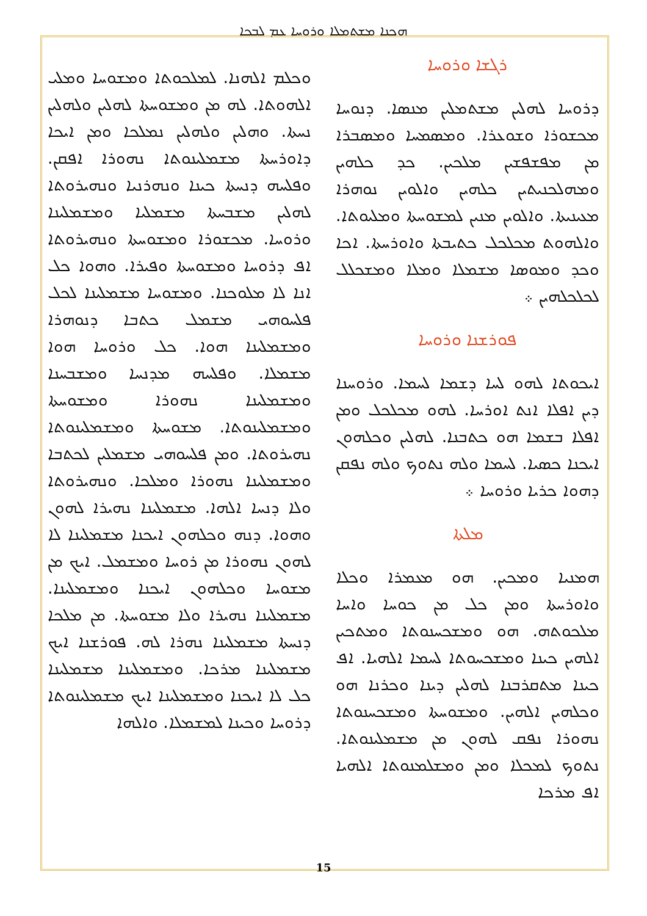ܗܟܢܐ ܡܫܬܡܠܐ ܘܪܘܚܐ ܥܡ ܠܒܟܐ
ܪܓܫܐ ܘܪܘܚܐ
ܕܪܘܚܐ ܠܗܠܝܢ ܡܫܬܡܠܝܢ ܡܢܣܐ. ܕܢܘܚܐ ܡܟܫܘܪܐ ܘܫܘܥܪܐ. ܘܡܣܡܚܐ ܘܡܣܒܪܐ ܡܢ ܡܦܫܦܫܝܢ ܡܠܟܝܢ. ܟܕ ܟܠܗܝܢ ܘܡܗܠܟܢܝܬܝܢ ܟܠܗܝܢ ܘܐܠܘܝܢ ܢܘܗܪܐ ܡܥܝܢܝܬܐ. ܘܐܠܘܝܢ ܡܢܝܢ ܠܡܫܘܚܬܐ ܘܡܠܝܘܬܐ. ܘܐܠܗܘܬ ܡܟܠܟܠ ܟܬܝܒܬܐ ܘܐܘܪܚܬܐ. ܐܟܐ ܘܟܕ ܘܡܘܣܐ ܡܫܡܠܐ ܘܡܠܐ ܘܡܫܟܠܠ ܠܟܠܟܠܗܝܢ ܀
ܦܘܪܫܢܐ ܘܪܘܚܐ
ܐܝܟܘܬܐ ܠܗܘ ܠܚܐ ܕܫܡܐ ܠܚܡܐ. ܘܪܘܚܢܐ ܕܝܢ ܐܦܠܐ ܐܢܬ ܐܘܪܚܐ. ܠܗܘ ܡܟܠܟܠ ܘܡܢ ܐܦܠܐ ܒܫܡܐ ܗܘ ܟܬܒܢܐ. ܠܗܠܝܢ ܘܟܠܗܘܢ ܐܝܟܢܐ ܟܣܝܐ. ܠܚܡܐ ܘܠܗ ܢܬܘܟ ܘܠܗ ܢܦܩܢ ܕܗܘܐ ܟܪܝܐ ܘܪܘܚܐ ܀
ܡܠܬܐ
ܗܡܢܝܐ ܘܡܟܝܢ. ܗܘ ܡܥܡܪܐ ܘܟܠܐ ܘܐܘܪܚܬܐ ܘܡܢ ܟܠ ܡܢ ܟܘܚܐ ܘܐܚܐ ܡܠܟܘܬܗ. ܗܘ ܘܡܫܟܚܢܘܬܐ ܘܡܬܟܝܢ ܐܠܗܝܢ ܟܝܢܐ ܘܡܫܟܚܘܬܐ ܠܚܡܐ ܐܠܗܝܐ. ܐܦ ܟܝܢܐ ܡܬܩܪܒܢܐ ܠܗܠܝܢ ܕܝܢܐ ܘܟܪܢܐ ܗܘ ܘܟܠܗܝܢ ܐܠܗܝܢ. ܘܡܫܘܚܬܐ ܘܡܫܟܚܢܘܬܐ ܢܗܘܪܐ ܢܦܩ ܠܗܘܢ ܡܢ ܡܫܡܠܝܢܘܬܐ. ܢܬܘܟ ܠܡܟܠܐ ܘܡܢ ܘܡܫܠܡܢܘܬܐ ܐܠܗܝܐ ܐܦ ܡܪܟܐ
ܘܟܠܡ ܐܠܗܢܐ. ܠܡܠܟܘܬܐ ܘܡܫܘܚܐ ܘܡܠܝ ܐܠܗܘܬܐ. ܠܗ ܡܢ ܘܡܫܘܚܬܐ ܠܗܠܝܢ ܘܠܗܠܝܢ ܢܚܬܐ. ܘܗܠܝܢ ܘܠܗܠܝܢ ܢܡܠܟܐ ܘܡܢ ܐܝܟܐ ܕܐܘܪܚܬܐ ܡܫܡܠܝܢܘܬܐ ܢܗܘܪܐ ܐܦܩܢ. ܘܦܠܚܗ ܕܢܚܬܐ ܟܝܢܐ ܘܢܗܪܢܝܐ ܘܢܗܝܪܘܬܐ ܠܗܠܝܢ ܡܫܒܚܬܐ ܡܫܡܠܝܐ ܘܡܫܡܠܝܢܐ ܘܪܘܚܐ. ܡܟܫܘܪܐ ܘܡܫܘܚܬܐ ܘܢܗܝܪܘܬܐ ܐܦ ܕܪܘܚܐ ܘܡܫܘܚܬܐ ܘܦܝܪܐ. ܘܗܘܐ ܟܠ ܐܢܐ ܠܐ ܡܠܘܟܢܐ. ܘܡܫܘܚܐ ܡܫܡܠܝܢܐ ܠܟܠ ܦܠܚܘܗܝ ܡܫܡܠ ܟܬܒܐ ܕܢܘܗܪܐ ܘܡܫܡܠܝܢܐ ܗܘܐ. ܟܠ ܘܪܘܚܐ ܗܘܐ ܡܫܡܠܐ. ܘܦܠܚܗ ܡܕܢܚܐ ܘܡܫܒܚܢܐ ܘܡܫܡܠܝܢܐ ܢܗܘܪܐ ܘܡܫܘܚܬܐ ܘܡܫܡܠܝܢܘܬܐ. ܡܫܘܚܬܐ ܘܡܫܡܠܝܢܘܬܐ ܢܗܝܪܘܬܐ. ܘܡܢ ܦܠܚܘܗܝ ܡܫܡܠܝܢ ܠܟܬܒܐ ܘܡܫܡܠܝܢܐ ܢܗܘܪܐ ܘܡܠܟܐ. ܘܢܗܝܪܘܬܐ ܘܠܐ ܕܢܚܐ ܐܠܗܐ. ܡܫܡܠܝܢܐ ܢܗܝܪܐ ܠܗܘܢ ܘܗܘܐ. ܕܢܗ ܘܟܠܗܘܢ ܐܝܟܢܐ ܡܫܡܠܝܢܐ ܠܐ ܠܗܘܢ ܢܗܘܪܐ ܡܢ ܪܘܚܐ ܘܡܫܡܠ. ܐܝܟ ܡܢ ܡܫܘܚܐ ܘܟܠܗܘܢ ܐܝܟܢܐ ܘܡܫܡܠܝܢܐ. ܡܫܡܠܝܢܐ ܢܗܝܪܐ ܘܠܐ ܡܫܘܚܬܐ. ܡܢ ܡܠܟܐ ܕܢܚܬܐ ܡܫܡܠܝܢܐ ܢܗܪܐ ܠܗ. ܦܘܪܫܢܐ ܐܝܟ ܡܫܡܠܝܢܐ ܡܪܟܐ. ܘܡܫܡܠܝܢܐ ܡܫܡܠܝܢܐ ܟܠ ܠܐ ܐܝܟܢܐ ܘܡܫܡܠܝܢܐ ܐܝܟ ܡܫܡܠܝܢܘܬܐ ܕܪܘܚܐ ܘܟܝܢܐ ܠܡܫܡܠܐ. ܘܐܠܗܐ
15